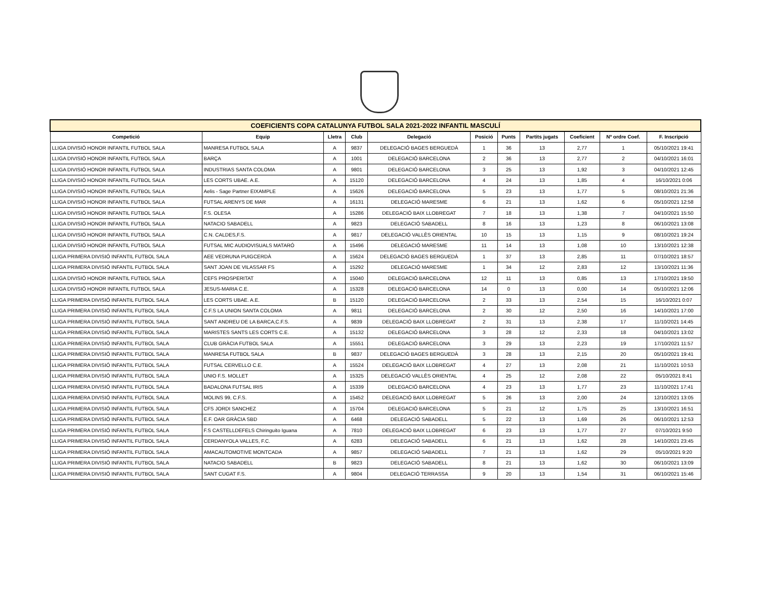| COEFICIENTS COPA CATALUNYA FUTBOL SALA 2021-2022 INFANTIL MASCULÍ | | | | | | | | | | |
| --- | --- | --- | --- | --- | --- | --- | --- | --- | --- | --- |
| Competició | Equip | Lletra | Club | Delegació | Posició | Punts | Partits jugats | Coeficient | Nº ordre Coef. | F. Inscripció |
| LLIGA DIVISIÓ HONOR INFANTIL FUTBOL SALA | MANRESA FUTBOL SALA | A | 9837 | DELEGACIÓ BAGES BERGUEDÀ | 1 | 36 | 13 | 2,77 | 1 | 05/10/2021 19:41 |
| LLIGA DIVISIÓ HONOR INFANTIL FUTBOL SALA | BARÇA | A | 1001 | DELEGACIÓ BARCELONA | 2 | 36 | 13 | 2,77 | 2 | 04/10/2021 16:01 |
| LLIGA DIVISIÓ HONOR INFANTIL FUTBOL SALA | INDUSTRIAS SANTA COLOMA | A | 9801 | DELEGACIÓ BARCELONA | 3 | 25 | 13 | 1,92 | 3 | 04/10/2021 12:45 |
| LLIGA DIVISIÓ HONOR INFANTIL FUTBOL SALA | LES CORTS UBAE. A.E. | A | 15120 | DELEGACIÓ BARCELONA | 4 | 24 | 13 | 1,85 | 4 | 16/10/2021 0:06 |
| LLIGA DIVISIÓ HONOR INFANTIL FUTBOL SALA | Aelis - Sage Partner EIXAMPLE | A | 15626 | DELEGACIÓ BARCELONA | 5 | 23 | 13 | 1,77 | 5 | 08/10/2021 21:36 |
| LLIGA DIVISIÓ HONOR INFANTIL FUTBOL SALA | FUTSAL ARENYS DE MAR | A | 16131 | DELEGACIÓ MARESME | 6 | 21 | 13 | 1,62 | 6 | 05/10/2021 12:58 |
| LLIGA DIVISIÓ HONOR INFANTIL FUTBOL SALA | F.S. OLESA | A | 15286 | DELEGACIÓ BAIX LLOBREGAT | 7 | 18 | 13 | 1,38 | 7 | 04/10/2021 15:50 |
| LLIGA DIVISIÓ HONOR INFANTIL FUTBOL SALA | NATACIO SABADELL | A | 9823 | DELEGACIÓ SABADELL | 8 | 16 | 13 | 1,23 | 8 | 06/10/2021 13:08 |
| LLIGA DIVISIÓ HONOR INFANTIL FUTBOL SALA | C.N. CALDES,F.S. | A | 9817 | DELEGACIÓ VALLÈS ORIENTAL | 10 | 15 | 13 | 1,15 | 9 | 08/10/2021 19:24 |
| LLIGA DIVISIÓ HONOR INFANTIL FUTBOL SALA | FUTSAL MIC AUDIOVISUALS MATARÓ | A | 15496 | DELEGACIÓ MARESME | 11 | 14 | 13 | 1,08 | 10 | 13/10/2021 12:38 |
| LLIGA PRIMERA DIVISIÓ INFANTIL FUTBOL SALA | AEE VEDRUNA PUIGCERDÀ | A | 15624 | DELEGACIÓ BAGES BERGUEDÀ | 1 | 37 | 13 | 2,85 | 11 | 07/10/2021 18:57 |
| LLIGA PRIMERA DIVISIÓ INFANTIL FUTBOL SALA | SANT JOAN DE VILASSAR FS | A | 15292 | DELEGACIÓ MARESME | 1 | 34 | 12 | 2,83 | 12 | 13/10/2021 11:36 |
| LLIGA DIVISIÓ HONOR INFANTIL FUTBOL SALA | CEFS PROSPERITAT | A | 15040 | DELEGACIÓ BARCELONA | 12 | 11 | 13 | 0,85 | 13 | 17/10/2021 19:50 |
| LLIGA DIVISIÓ HONOR INFANTIL FUTBOL SALA | JESUS-MARIA C.E. | A | 15328 | DELEGACIÓ BARCELONA | 14 | 0 | 13 | 0,00 | 14 | 05/10/2021 12:06 |
| LLIGA PRIMERA DIVISIÓ INFANTIL FUTBOL SALA | LES CORTS UBAE. A.E. | B | 15120 | DELEGACIÓ BARCELONA | 2 | 33 | 13 | 2,54 | 15 | 16/10/2021 0:07 |
| LLIGA PRIMERA DIVISIÓ INFANTIL FUTBOL SALA | C.F.S LA UNION SANTA COLOMA | A | 9811 | DELEGACIÓ BARCELONA | 2 | 30 | 12 | 2,50 | 16 | 14/10/2021 17:00 |
| LLIGA PRIMERA DIVISIÓ INFANTIL FUTBOL SALA | SANT ANDREU DE LA BARCA,C.F.S. | A | 9839 | DELEGACIÓ BAIX LLOBREGAT | 2 | 31 | 13 | 2,38 | 17 | 11/10/2021 14:45 |
| LLIGA PRIMERA DIVISIÓ INFANTIL FUTBOL SALA | MARISTES SANTS LES CORTS C.E. | A | 15132 | DELEGACIÓ BARCELONA | 3 | 28 | 12 | 2,33 | 18 | 04/10/2021 13:02 |
| LLIGA PRIMERA DIVISIÓ INFANTIL FUTBOL SALA | CLUB GRÀCIA FUTBOL SALA | A | 15551 | DELEGACIÓ BARCELONA | 3 | 29 | 13 | 2,23 | 19 | 17/10/2021 11:57 |
| LLIGA PRIMERA DIVISIÓ INFANTIL FUTBOL SALA | MANRESA FUTBOL SALA | B | 9837 | DELEGACIÓ BAGES BERGUEDÀ | 3 | 28 | 13 | 2,15 | 20 | 05/10/2021 19:41 |
| LLIGA PRIMERA DIVISIÓ INFANTIL FUTBOL SALA | FUTSAL CERVELLO C.E. | A | 15524 | DELEGACIÓ BAIX LLOBREGAT | 4 | 27 | 13 | 2,08 | 21 | 11/10/2021 10:53 |
| LLIGA PRIMERA DIVISIÓ INFANTIL FUTBOL SALA | UNIO F.S. MOLLET | A | 15325 | DELEGACIÓ VALLÈS ORIENTAL | 4 | 25 | 12 | 2,08 | 22 | 05/10/2021 8:41 |
| LLIGA PRIMERA DIVISIÓ INFANTIL FUTBOL SALA | BADALONA FUTSAL IRIS | A | 15339 | DELEGACIÓ BARCELONA | 4 | 23 | 13 | 1,77 | 23 | 11/10/2021 17:41 |
| LLIGA PRIMERA DIVISIÓ INFANTIL FUTBOL SALA | MOLINS 99, C.F.S. | A | 15452 | DELEGACIÓ BAIX LLOBREGAT | 5 | 26 | 13 | 2,00 | 24 | 12/10/2021 13:05 |
| LLIGA PRIMERA DIVISIÓ INFANTIL FUTBOL SALA | CFS JORDI SANCHEZ | A | 15704 | DELEGACIÓ BARCELONA | 5 | 21 | 12 | 1,75 | 25 | 13/10/2021 16:51 |
| LLIGA PRIMERA DIVISIÓ INFANTIL FUTBOL SALA | E.F. OAR GRÀCIA SBD | A | 6468 | DELEGACIÓ SABADELL | 5 | 22 | 13 | 1,69 | 26 | 06/10/2021 12:53 |
| LLIGA PRIMERA DIVISIÓ INFANTIL FUTBOL SALA | F.S CASTELLDEFELS Chiringuito Iguana | A | 7810 | DELEGACIÓ BAIX LLOBREGAT | 6 | 23 | 13 | 1,77 | 27 | 07/10/2021 9:50 |
| LLIGA PRIMERA DIVISIÓ INFANTIL FUTBOL SALA | CERDANYOLA VALLES, F.C. | A | 6283 | DELEGACIÓ SABADELL | 6 | 21 | 13 | 1,62 | 28 | 14/10/2021 23:45 |
| LLIGA PRIMERA DIVISIÓ INFANTIL FUTBOL SALA | AMACAUTOMOTIVE MONTCADA | A | 9857 | DELEGACIÓ SABADELL | 7 | 21 | 13 | 1,62 | 29 | 05/10/2021 9:20 |
| LLIGA PRIMERA DIVISIÓ INFANTIL FUTBOL SALA | NATACIO SABADELL | B | 9823 | DELEGACIÓ SABADELL | 8 | 21 | 13 | 1,62 | 30 | 06/10/2021 13:09 |
| LLIGA PRIMERA DIVISIÓ INFANTIL FUTBOL SALA | SANT CUGAT F.S. | A | 9804 | DELEGACIÓ TERRASSA | 9 | 20 | 13 | 1,54 | 31 | 06/10/2021 15:46 |